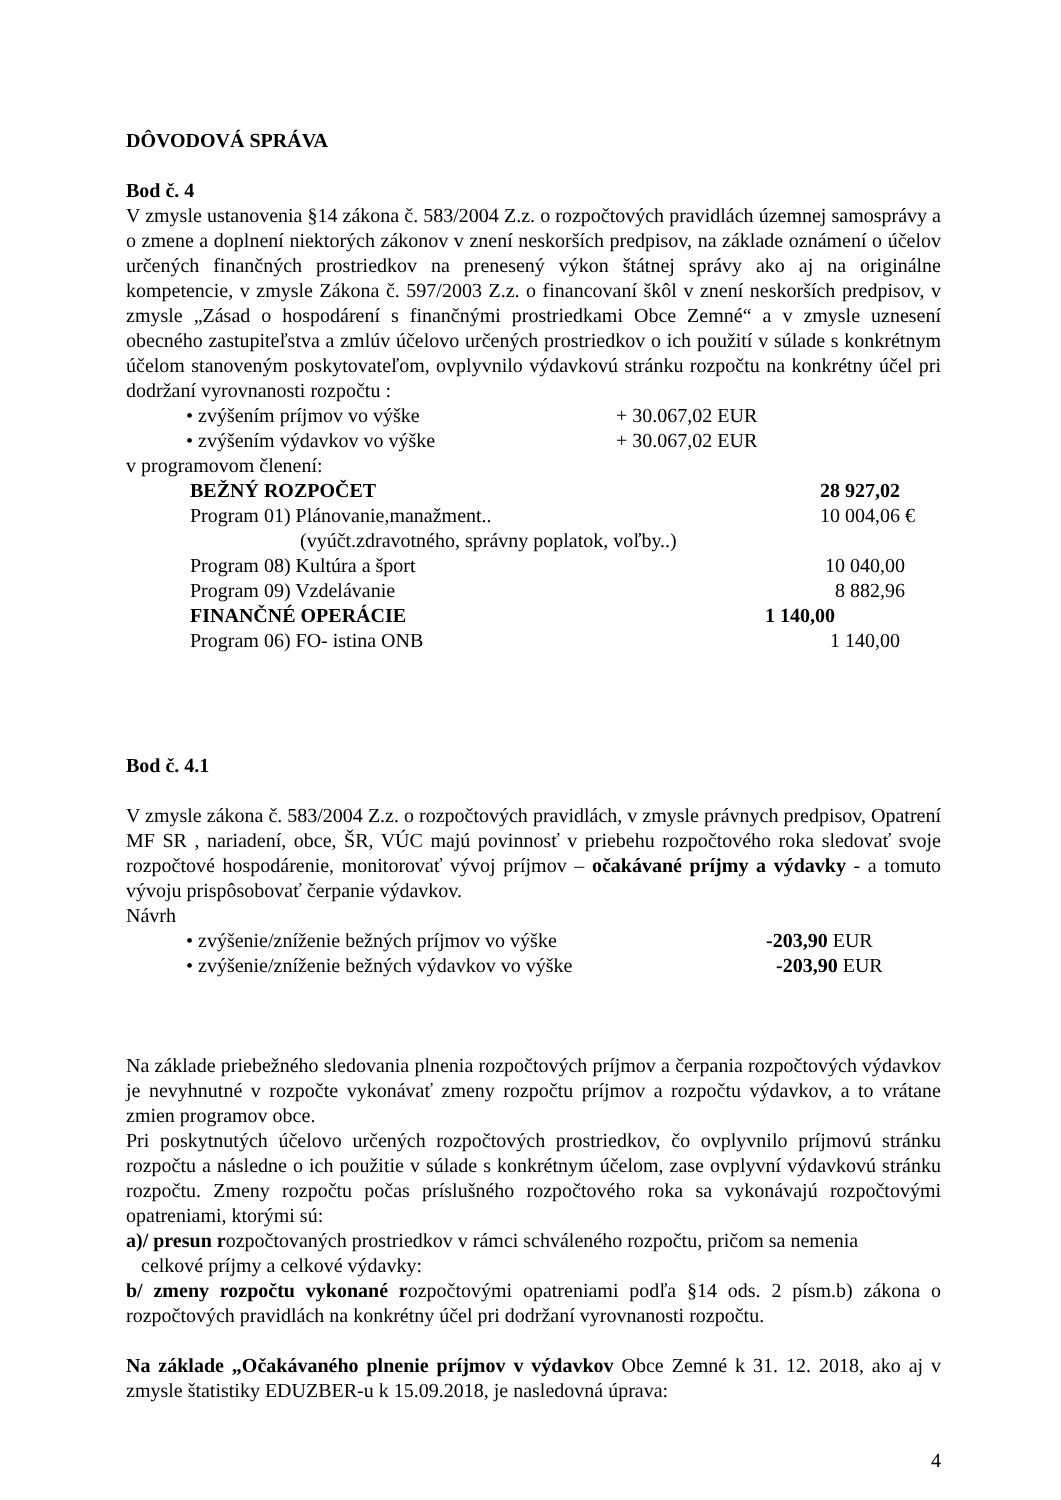DÔVODOVÁ SPRÁVA
Bod č. 4
V zmysle ustanovenia §14 zákona č. 583/2004 Z.z. o rozpočtových pravidlách územnej samosprávy a o zmene a doplnení niektorých zákonov v znení neskorších predpisov, na základe oznámení o účelov určených finančných prostriedkov na prenesený výkon štátnej správy ako aj na originálne kompetencie, v zmysle Zákona č. 597/2003 Z.z. o financovaní škôl v znení neskorších predpisov, v zmysle „Zásad o hospodárení s finančnými prostriedkami Obce Zemné“ a v zmysle uznesení obecného zastupiteľstva a zmlúv účelovo určených prostriedkov o ich použití v súlade s konkrétnym účelom stanoveným poskytovateľom, ovplyvnilo výdavkovú stránku rozpočtu na konkrétny účel pri dodržaní vyrovnanosti rozpočtu :
• zvýšením príjmov vo výške + 30.067,02 EUR
• zvýšením výdavkov vo výške + 30.067,02 EUR
v programovom členení:
BEŽNÝ ROZPOČET 28 927,02
Program 01) Plánovanie,manažment.. 10 004,06 €
(vyúčt.zdravotného, správny poplatok, voľby..)
Program 08) Kultúra a šport 10 040,00
Program 09) Vzdelávanie 8 882,96
FINANČNÉ OPERÁCIE 1 140,00
Program 06) FO- istina ONB 1 140,00
Bod č. 4.1
V zmysle zákona č. 583/2004 Z.z. o rozpočtových pravidlách, v zmysle právnych predpisov, Opatrení MF SR , nariadení, obce, ŠR, VÚC majú povinnosť v priebehu rozpočtového roka sledovať svoje rozpočtové hospodárenie, monitorovať vývoj príjmov – očakávané príjmy a výdavky - a tomuto vývoju prispôsobovať čerpanie výdavkov.
Návrh
• zvýšenie/zníženie bežných príjmov vo výške -203,90 EUR
• zvýšenie/zníženie bežných výdavkov vo výške -203,90 EUR
Na základe priebežného sledovania plnenia rozpočtových príjmov a čerpania rozpočtových výdavkov je nevyhnutné v rozpočte vykonávať zmeny rozpočtu príjmov a rozpočtu výdavkov, a to vrátane zmien programov obce.
Pri poskytnutých účelovo určených rozpočtových prostriedkov, čo ovplyvnilo príjmovú stránku rozpočtu a následne o ich použitie v súlade s konkrétnym účelom, zase ovplyvní výdavkovú stránku rozpočtu. Zmeny rozpočtu počas príslušného rozpočtového roka sa vykonávajú rozpočtovými opatreniami, ktorými sú:
a)/ presun rozpočtovaných prostriedkov v rámci schváleného rozpočtu, pričom sa nemenia
celkové príjmy a celkové výdavky:
b/ zmeny rozpočtu vykonané rozpočtovými opatreniami podľa §14 ods. 2 písm.b) zákona o rozpočtových pravidlách na konkrétny účel pri dodržaní vyrovnanosti rozpočtu.
Na základe „Očakávaného plnenie príjmov v výdavkov Obce Zemné k 31. 12. 2018, ako aj v zmysle štatistiky EDUZBER-u k 15.09.2018, je nasledovná úprava:
4